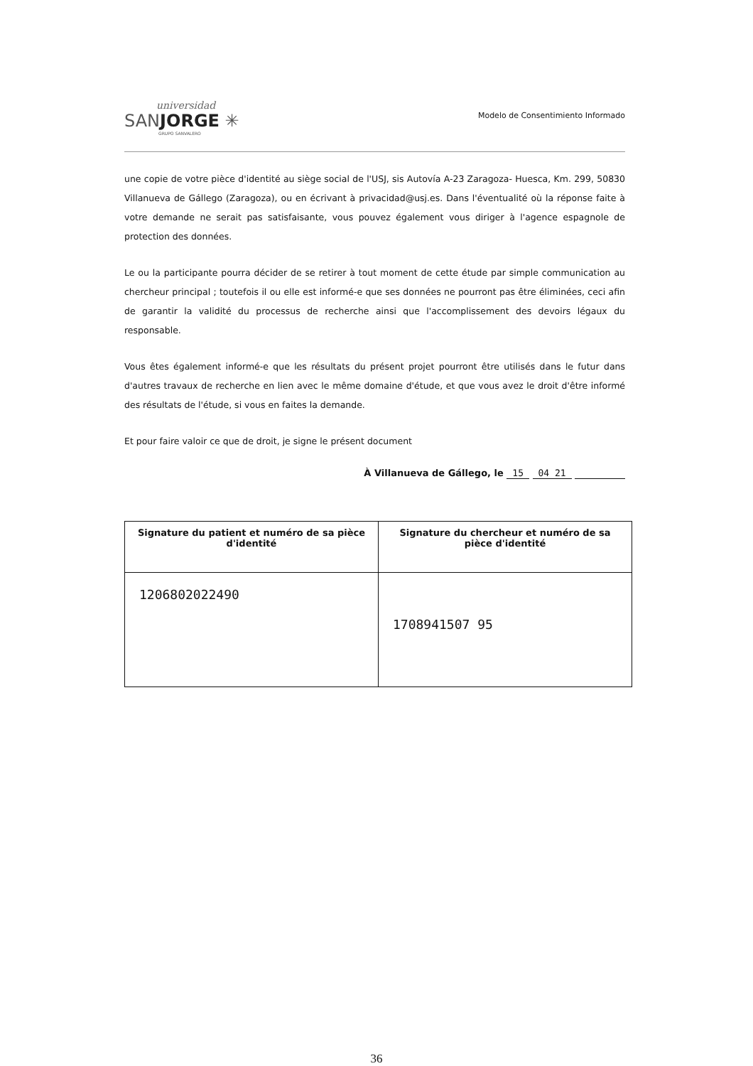universidad
SANJORGE ✳
GRUPO SANVALERO
Modelo de Consentimiento Informado
une copie de votre pièce d'identité au siège social de l'USJ, sis Autovía A-23 Zaragoza- Huesca, Km. 299, 50830 Villanueva de Gállego (Zaragoza), ou en écrivant à privacidad@usj.es. Dans l'éventualité où la réponse faite à votre demande ne serait pas satisfaisante, vous pouvez également vous diriger à l'agence espagnole de protection des données.
Le ou la participante pourra décider de se retirer à tout moment de cette étude par simple communication au chercheur principal ; toutefois il ou elle est informé-e que ses données ne pourront pas être éliminées, ceci afin de garantir la validité du processus de recherche ainsi que l'accomplissement des devoirs légaux du responsable.
Vous êtes également informé-e que les résultats du présent projet pourront être utilisés dans le futur dans d'autres travaux de recherche en lien avec le même domaine d'étude, et que vous avez le droit d'être informé des résultats de l'étude, si vous en faites la demande.
Et pour faire valoir ce que de droit, je signe le présent document
À Villanueva de Gállego, le 15 04 21
| Signature du patient et numéro de sa pièce d'identité | Signature du chercheur et numéro de sa pièce d'identité |
| --- | --- |
| 1206802022490 | 1708941507 95 |
36